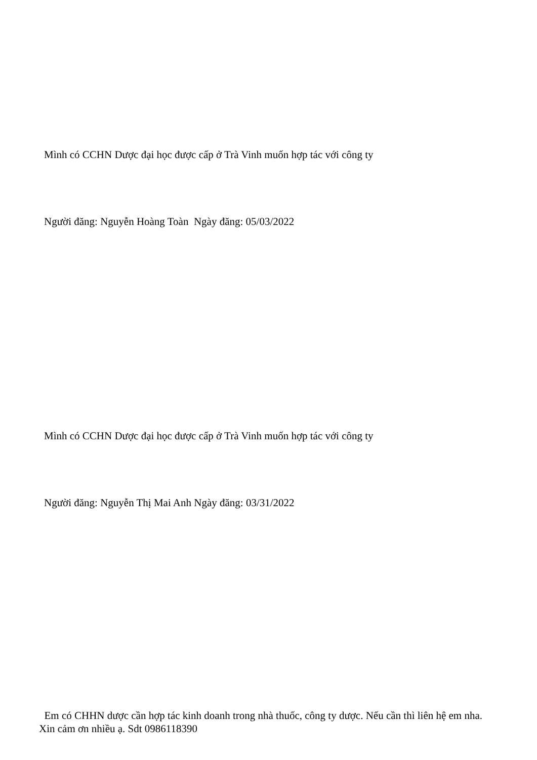Mình có CCHN Dược đại học được cấp ở Trà Vinh muốn hợp tác với công ty
Người đăng: Nguyễn Hoàng Toàn Ngày đăng: 05/03/2022
Mình có CCHN Dược đại học được cấp ở Trà Vinh muốn hợp tác với công ty
Người đăng: Nguyễn Thị Mai Anh Ngày đăng: 03/31/2022
Em có CHHN dược cần hợp tác kinh doanh trong nhà thuốc, công ty dược. Nếu cần thì liên hệ em nha.
Xin cảm ơn nhiều ạ. Sdt 0986118390